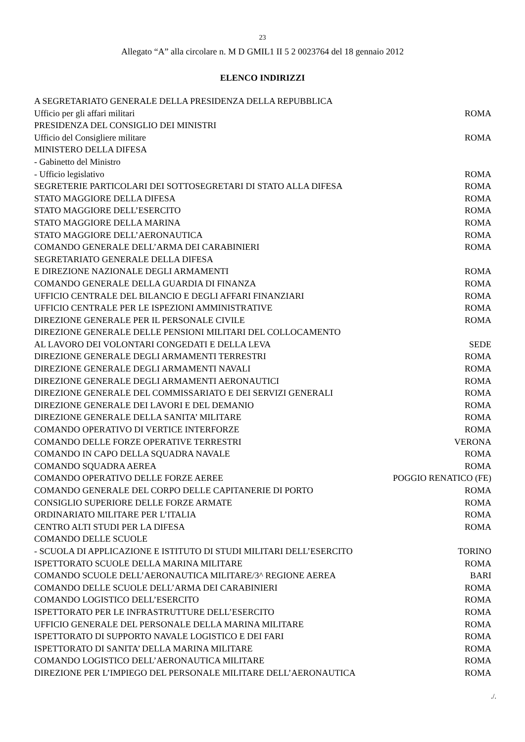23
Allegato “A” alla circolare n. M D GMIL1 II 5 2 0023764 del 18 gennaio 2012
ELENCO INDIRIZZI
A SEGRETARIATO GENERALE DELLA PRESIDENZA DELLA REPUBBLICA
Ufficio per gli affari militari ROMA
PRESIDENZA DEL CONSIGLIO DEI MINISTRI
Ufficio del Consigliere militare ROMA
MINISTERO DELLA DIFESA
- Gabinetto del Ministro
- Ufficio legislativo ROMA
SEGRETERIE PARTICOLARI DEI SOTTOSEGRETARI DI STATO ALLA DIFESA ROMA
STATO MAGGIORE DELLA DIFESA ROMA
STATO MAGGIORE DELL’ESERCITO ROMA
STATO MAGGIORE DELLA MARINA ROMA
STATO MAGGIORE DELL’AERONAUTICA ROMA
COMANDO GENERALE DELL’ARMA DEI CARABINIERI ROMA
SEGRETARIATO GENERALE DELLA DIFESA
E DIREZIONE NAZIONALE DEGLI ARMAMENTI ROMA
COMANDO GENERALE DELLA GUARDIA DI FINANZA ROMA
UFFICIO CENTRALE DEL BILANCIO E DEGLI AFFARI FINANZIARI ROMA
UFFICIO CENTRALE PER LE ISPEZIONI AMMINISTRATIVE ROMA
DIREZIONE GENERALE PER IL PERSONALE CIVILE ROMA
DIREZIONE GENERALE DELLE PENSIONI MILITARI DEL COLLOCAMENTO
AL LAVORO DEI VOLONTARI CONGEDATI E DELLA LEVA SEDE
DIREZIONE GENERALE DEGLI ARMAMENTI TERRESTRI ROMA
DIREZIONE GENERALE DEGLI ARMAMENTI NAVALI ROMA
DIREZIONE GENERALE DEGLI ARMAMENTI AERONAUTICI ROMA
DIREZIONE GENERALE DEL COMMISSARIATO E DEI SERVIZI GENERALI ROMA
DIREZIONE GENERALE DEI LAVORI E DEL DEMANIO ROMA
DIREZIONE GENERALE DELLA SANITA’ MILITARE ROMA
COMANDO OPERATIVO DI VERTICE INTERFORZE ROMA
COMANDO DELLE FORZE OPERATIVE TERRESTRI VERONA
COMANDO IN CAPO DELLA SQUADRA NAVALE ROMA
COMANDO SQUADRA AEREA ROMA
COMANDO OPERATIVO DELLE FORZE AEREE POGGIO RENATICO (FE)
COMANDO GENERALE DEL CORPO DELLE CAPITANERIE DI PORTO ROMA
CONSIGLIO SUPERIORE DELLE FORZE ARMATE ROMA
ORDINARIATO MILITARE PER L’ITALIA ROMA
CENTRO ALTI STUDI PER LA DIFESA ROMA
COMANDO DELLE SCUOLE
- SCUOLA DI APPLICAZIONE E ISTITUTO DI STUDI MILITARI DELL’ESERCITO TORINO
ISPETTORATO SCUOLE DELLA MARINA MILITARE ROMA
COMANDO SCUOLE DELL’AERONAUTICA MILITARE/3^ REGIONE AEREA BARI
COMANDO DELLE SCUOLE DELL’ARMA DEI CARABINIERI ROMA
COMANDO LOGISTICO DELL’ESERCITO ROMA
ISPETTORATO PER LE INFRASTRUTTURE DELL’ESERCITO ROMA
UFFICIO GENERALE DEL PERSONALE DELLA MARINA MILITARE ROMA
ISPETTORATO DI SUPPORTO NAVALE LOGISTICO E DEI FARI ROMA
ISPETTORATO DI SANITA’ DELLA MARINA MILITARE ROMA
COMANDO LOGISTICO DELL’AERONAUTICA MILITARE ROMA
DIREZIONE PER L’IMPIEGO DEL PERSONALE MILITARE DELL’AERONAUTICA ROMA
./.